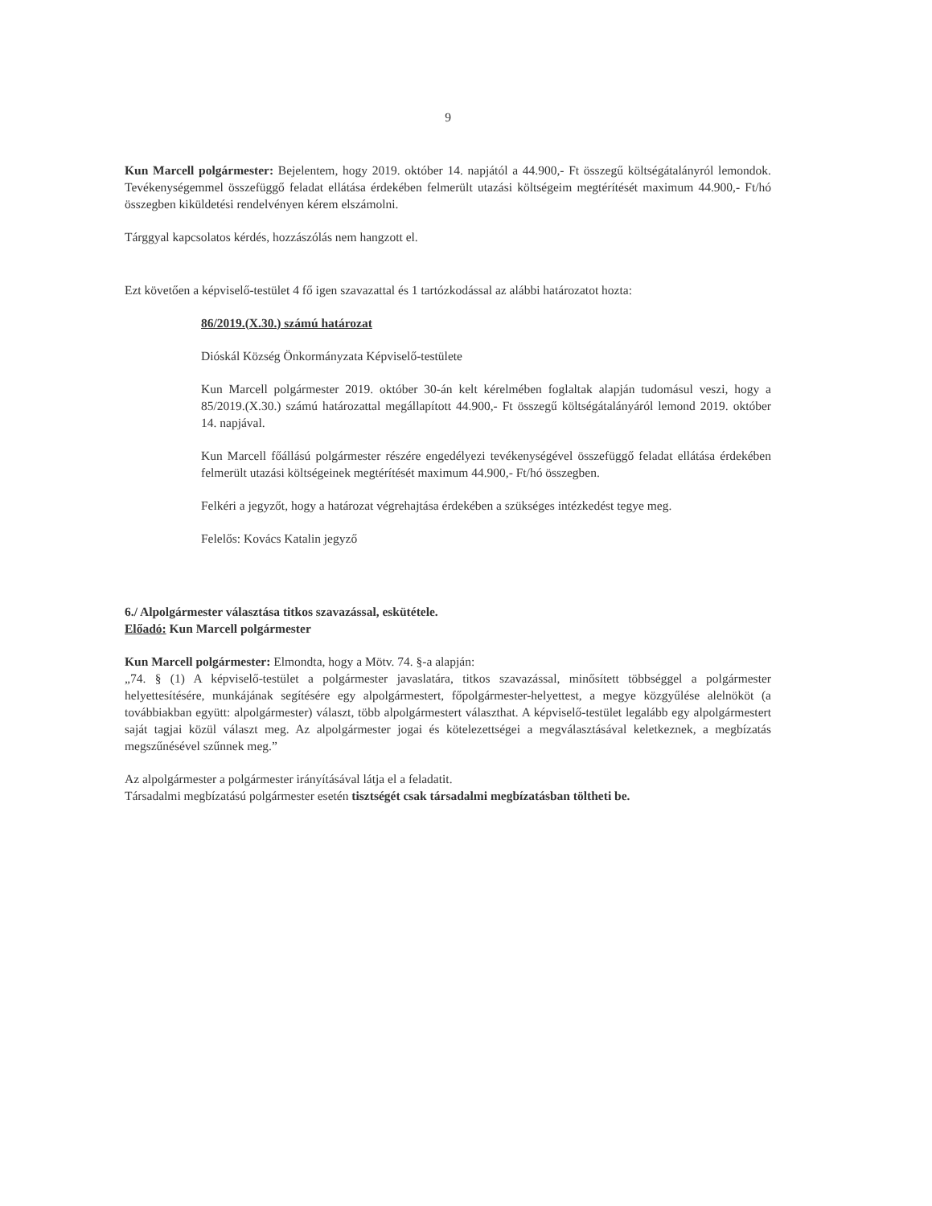9
Kun Marcell polgármester: Bejelentem, hogy 2019. október 14. napjától a 44.900,- Ft összegű költségátalányról lemondok. Tevékenységemmel összefüggő feladat ellátása érdekében felmerült utazási költségeim megtérítését maximum 44.900,- Ft/hó összegben kiküldetési rendelvényen kérem elszámolni.
Tárggyal kapcsolatos kérdés, hozzászólás nem hangzott el.
Ezt követően a képviselő-testület 4 fő igen szavazattal és 1 tartózkodással az alábbi határozatot hozta:
86/2019.(X.30.) számú határozat
Dióskál Község Önkormányzata Képviselő-testülete
Kun Marcell polgármester 2019. október 30-án kelt kérelmében foglaltak alapján tudomásul veszi, hogy a 85/2019.(X.30.) számú határozattal megállapított 44.900,- Ft összegű költségátalányáról lemond 2019. október 14. napjával.
Kun Marcell főállású polgármester részére engedélyezi tevékenységével összefüggő feladat ellátása érdekében felmerült utazási költségeinek megtérítését maximum 44.900,- Ft/hó összegben.
Felkéri a jegyzőt, hogy a határozat végrehajtása érdekében a szükséges intézkedést tegye meg.
Felelős: Kovács Katalin jegyző
6./ Alpolgármester választása titkos szavazással, eskütétele.
Előadó: Kun Marcell polgármester
Kun Marcell polgármester: Elmondta, hogy a Mötv. 74. §-a alapján:
„74. § (1) A képviselő-testület a polgármester javaslatára, titkos szavazással, minősített többséggel a polgármester helyettesítésére, munkájának segítésére egy alpolgármestert, főpolgármester-helyettest, a megye közgyűlése alelnököt (a továbbiakban együtt: alpolgármester) választ, több alpolgármestert választhat. A képviselő-testület legalább egy alpolgármestert saját tagjai közül választ meg. Az alpolgármester jogai és kötelezettségei a megválasztásával keletkeznek, a megbízatás megszűnésével szűnnek meg.”
Az alpolgármester a polgármester irányításával látja el a feladatit.
Társadalmi megbízatású polgármester esetén tisztségét csak társadalmi megbízatásban töltheti be.